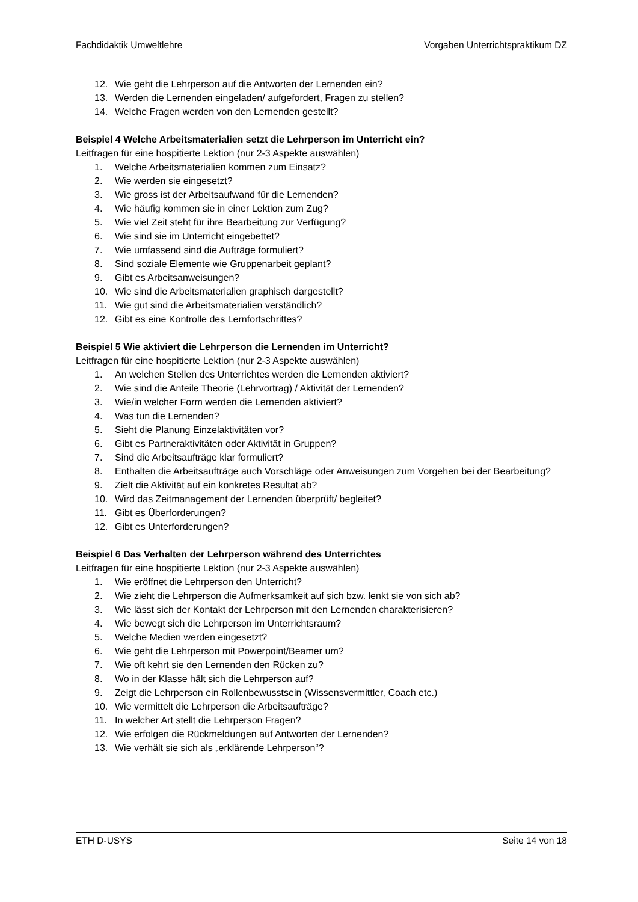Fachdidaktik Umweltlehre Vorgaben Unterrichtspraktikum DZ
12. Wie geht die Lehrperson auf die Antworten der Lernenden ein?
13. Werden die Lernenden eingeladen/ aufgefordert, Fragen zu stellen?
14. Welche Fragen werden von den Lernenden gestellt?
Beispiel 4 Welche Arbeitsmaterialien setzt die Lehrperson im Unterricht ein?
Leitfragen für eine hospitierte Lektion (nur 2-3 Aspekte auswählen)
1. Welche Arbeitsmaterialien kommen zum Einsatz?
2. Wie werden sie eingesetzt?
3. Wie gross ist der Arbeitsaufwand für die Lernenden?
4. Wie häufig kommen sie in einer Lektion zum Zug?
5. Wie viel Zeit steht für ihre Bearbeitung zur Verfügung?
6. Wie sind sie im Unterricht eingebettet?
7. Wie umfassend sind die Aufträge formuliert?
8. Sind soziale Elemente wie Gruppenarbeit geplant?
9. Gibt es Arbeitsanweisungen?
10. Wie sind die Arbeitsmaterialien graphisch dargestellt?
11. Wie gut sind die Arbeitsmaterialien verständlich?
12. Gibt es eine Kontrolle des Lernfortschrittes?
Beispiel 5 Wie aktiviert die Lehrperson die Lernenden im Unterricht?
Leitfragen für eine hospitierte Lektion (nur 2-3 Aspekte auswählen)
1. An welchen Stellen des Unterrichtes werden die Lernenden aktiviert?
2. Wie sind die Anteile Theorie (Lehrvortrag) / Aktivität der Lernenden?
3. Wie/in welcher Form werden die Lernenden aktiviert?
4. Was tun die Lernenden?
5. Sieht die Planung Einzelaktivitäten vor?
6. Gibt es Partneraktivitäten oder Aktivität in Gruppen?
7. Sind die Arbeitsaufträge klar formuliert?
8. Enthalten die Arbeitsaufträge auch Vorschläge oder Anweisungen zum Vorgehen bei der Bearbeitung?
9. Zielt die Aktivität auf ein konkretes Resultat ab?
10. Wird das Zeitmanagement der Lernenden überprüft/ begleitet?
11. Gibt es Überforderungen?
12. Gibt es Unterforderungen?
Beispiel 6 Das Verhalten der Lehrperson während des Unterrichtes
Leitfragen für eine hospitierte Lektion (nur 2-3 Aspekte auswählen)
1. Wie eröffnet die Lehrperson den Unterricht?
2. Wie zieht die Lehrperson die Aufmerksamkeit auf sich bzw. lenkt sie von sich ab?
3. Wie lässt sich der Kontakt der Lehrperson mit den Lernenden charakterisieren?
4. Wie bewegt sich die Lehrperson im Unterrichtsraum?
5. Welche Medien werden eingesetzt?
6. Wie geht die Lehrperson mit Powerpoint/Beamer um?
7. Wie oft kehrt sie den Lernenden den Rücken zu?
8. Wo in der Klasse hält sich die Lehrperson auf?
9. Zeigt die Lehrperson ein Rollenbewusstsein (Wissensvermittler, Coach etc.)
10. Wie vermittelt die Lehrperson die Arbeitsaufträge?
11. In welcher Art stellt die Lehrperson Fragen?
12. Wie erfolgen die Rückmeldungen auf Antworten der Lernenden?
13. Wie verhält sie sich als „erklärende Lehrperson“?
ETH D-USYS Seite 14 von 18